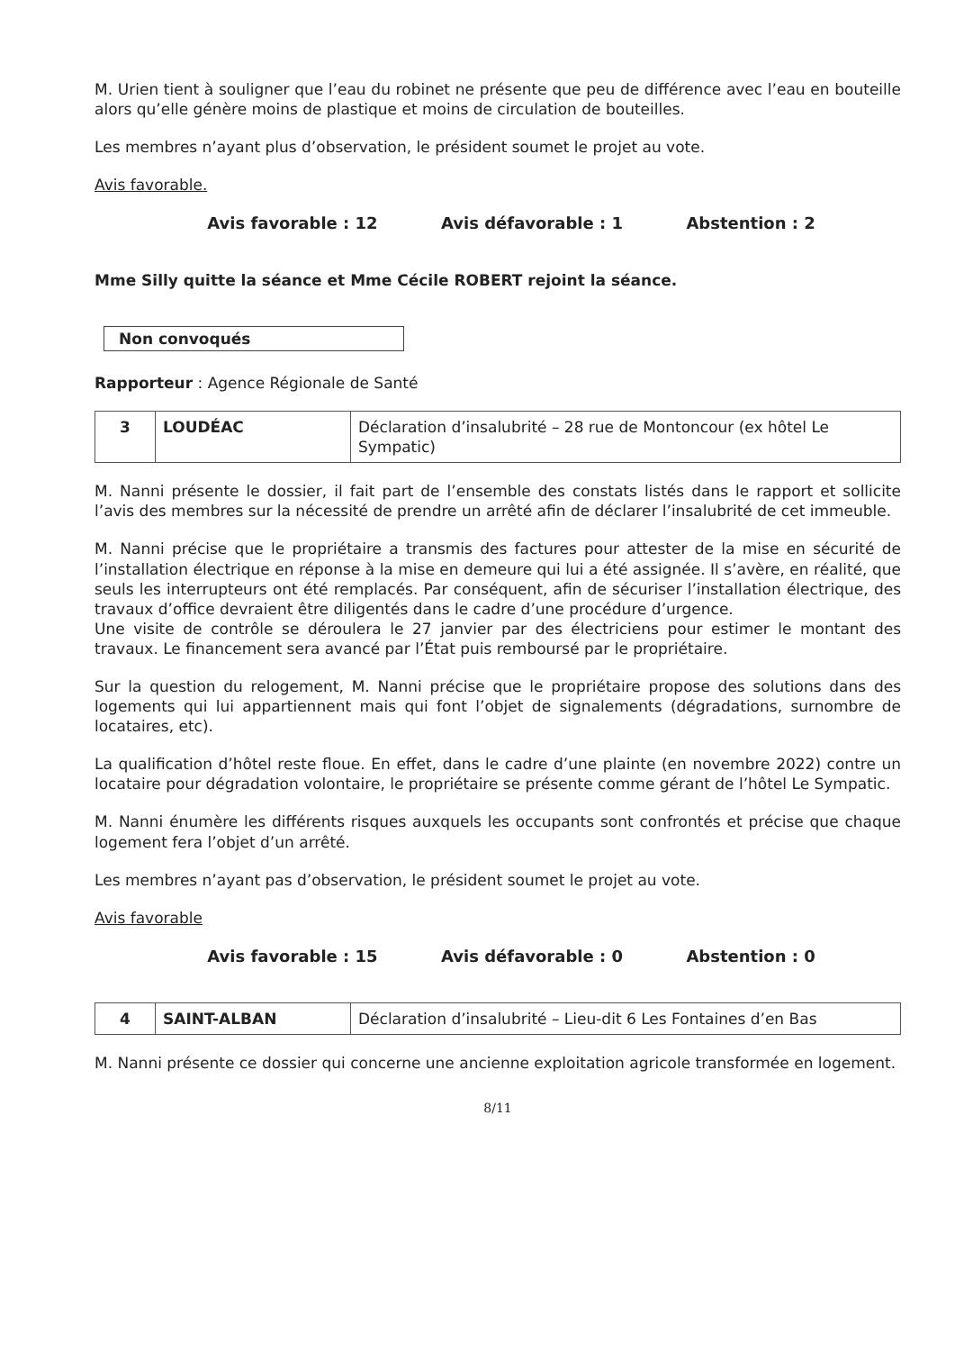M. Urien tient à souligner que l’eau du robinet ne présente que peu de différence avec l’eau en bouteille alors qu’elle génère moins de plastique et moins de circulation de bouteilles.
Les membres n’ayant plus d’observation, le président soumet le projet au vote.
Avis favorable.
Avis favorable : 12 Avis défavorable : 1 Abstention : 2
Mme Silly quitte la séance et Mme Cécile ROBERT rejoint la séance.
Non convoqués
Rapporteur : Agence Régionale de Santé
| 3 | LOUDÉAC | Déclaration d’insalubrité – 28 rue de Montoncour (ex hôtel Le Sympatic) |
M. Nanni présente le dossier, il fait part de l’ensemble des constats listés dans le rapport et sollicite l’avis des membres sur la nécessité de prendre un arrêté afin de déclarer l’insalubrité de cet immeuble.
M. Nanni précise que le propriétaire a transmis des factures pour attester de la mise en sécurité de l’installation électrique en réponse à la mise en demeure qui lui a été assignée. Il s’avère, en réalité, que seuls les interrupteurs ont été remplacés. Par conséquent, afin de sécuriser l’installation électrique, des travaux d’office devraient être diligentés dans le cadre d’une procédure d’urgence.
Une visite de contrôle se déroulera le 27 janvier par des électriciens pour estimer le montant des travaux. Le financement sera avancé par l’État puis remboursé par le propriétaire.
Sur la question du relogement, M. Nanni précise que le propriétaire propose des solutions dans des logements qui lui appartiennent mais qui font l’objet de signalements (dégradations, surnombre de locataires, etc).
La qualification d’hôtel reste floue. En effet, dans le cadre d’une plainte (en novembre 2022) contre un locataire pour dégradation volontaire, le propriétaire se présente comme gérant de l’hôtel Le Sympatic.
M. Nanni énumère les différents risques auxquels les occupants sont confrontés et précise que chaque logement fera l’objet d’un arrêté.
Les membres n’ayant pas d’observation, le président soumet le projet au vote.
Avis favorable
Avis favorable : 15 Avis défavorable : 0 Abstention : 0
| 4 | SAINT-ALBAN | Déclaration d’insalubrité – Lieu-dit 6 Les Fontaines d’en Bas |
M. Nanni présente ce dossier qui concerne une ancienne exploitation agricole transformée en logement.
8/11